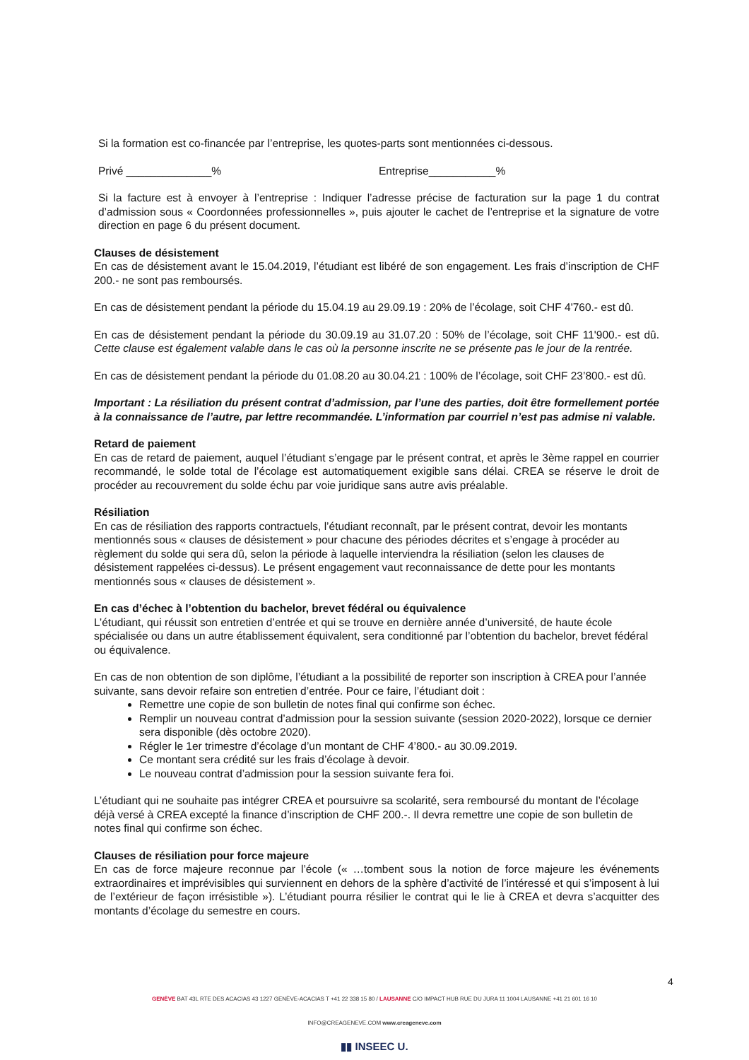Si la formation est co-financée par l’entreprise, les quotes-parts sont mentionnées ci-dessous.
Privé ______________% Entreprise___________%
Si la facture est à envoyer à l’entreprise : Indiquer l’adresse précise de facturation sur la page 1 du contrat d’admission sous « Coordonnées professionnelles », puis ajouter le cachet de l’entreprise et la signature de votre direction en page 6 du présent document.
Clauses de désistement
En cas de désistement avant le 15.04.2019, l’étudiant est libéré de son engagement. Les frais d’inscription de CHF 200.- ne sont pas remboursés.
En cas de désistement pendant la période du 15.04.19 au 29.09.19 : 20% de l’écolage, soit CHF 4'760.- est dû.
En cas de désistement pendant la période du 30.09.19 au 31.07.20 : 50% de l’écolage, soit CHF 11'900.- est dû. Cette clause est également valable dans le cas où la personne inscrite ne se présente pas le jour de la rentrée.
En cas de désistement pendant la période du 01.08.20 au 30.04.21 : 100% de l’écolage, soit CHF 23’800.- est dû.
Important : La résiliation du présent contrat d’admission, par l’une des parties, doit être formellement portée à la connaissance de l’autre, par lettre recommandée. L’information par courriel n’est pas admise ni valable.
Retard de paiement
En cas de retard de paiement, auquel l’étudiant s’engage par le présent contrat, et après le 3ème rappel en courrier recommandé, le solde total de l’écolage est automatiquement exigible sans délai. CREA se réserve le droit de procéder au recouvrement du solde échu par voie juridique sans autre avis préalable.
Résiliation
En cas de résiliation des rapports contractuels, l’étudiant reconnaît, par le présent contrat, devoir les montants mentionnés sous « clauses de désistement » pour chacune des périodes décrites et s’engage à procéder au règlement du solde qui sera dû, selon la période à laquelle interviendra la résiliation (selon les clauses de désistement rappelées ci-dessus). Le présent engagement vaut reconnaissance de dette pour les montants mentionnés sous « clauses de désistement ».
En cas d’échec à l’obtention du bachelor, brevet fédéral ou équivalence
L’étudiant, qui réussit son entretien d’entrée et qui se trouve en dernière année d’université, de haute école spécialisée ou dans un autre établissement équivalent, sera conditionné par l’obtention du bachelor, brevet fédéral ou équivalence.
En cas de non obtention de son diplôme, l’étudiant a la possibilité de reporter son inscription à CREA pour l’année suivante, sans devoir refaire son entretien d’entrée. Pour ce faire, l’étudiant doit :
Remettre une copie de son bulletin de notes final qui confirme son échec.
Remplir un nouveau contrat d’admission pour la session suivante (session 2020-2022), lorsque ce dernier sera disponible (dès octobre 2020).
Régler le 1er trimestre d’écolage d’un montant de CHF 4’800.- au 30.09.2019.
Ce montant sera crédité sur les frais d’écolage à devoir.
Le nouveau contrat d’admission pour la session suivante fera foi.
L’étudiant qui ne souhaite pas intégrer CREA et poursuivre sa scolarité, sera remboursé du montant de l’écolage déjà versé à CREA excepté la finance d’inscription de CHF 200.-. Il devra remettre une copie de son bulletin de notes final qui confirme son échec.
Clauses de résiliation pour force majeure
En cas de force majeure reconnue par l’école (« …tombent sous la notion de force majeure les événements extraordinaires et imprévisibles qui surviennent en dehors de la sphère d’activité de l’intéressé et qui s’imposent à lui de l’extérieur de façon irrésistible »). L’étudiant pourra résilier le contrat qui le lie à CREA et devra s’acquitter des montants d’écolage du semestre en cours.
4
GENÈVE BAT 43L RTE DES ACACIAS 43 1227 GENÈVE-ACACIAS T +41 22 338 15 80 / LAUSANNE C/O IMPACT HUB RUE DU JURA 11 1004 LAUSANNE +41 21 601 16 10
INFO@CREAGENEVE.COM www.creageneve.com
▮▮ INSEEC U.